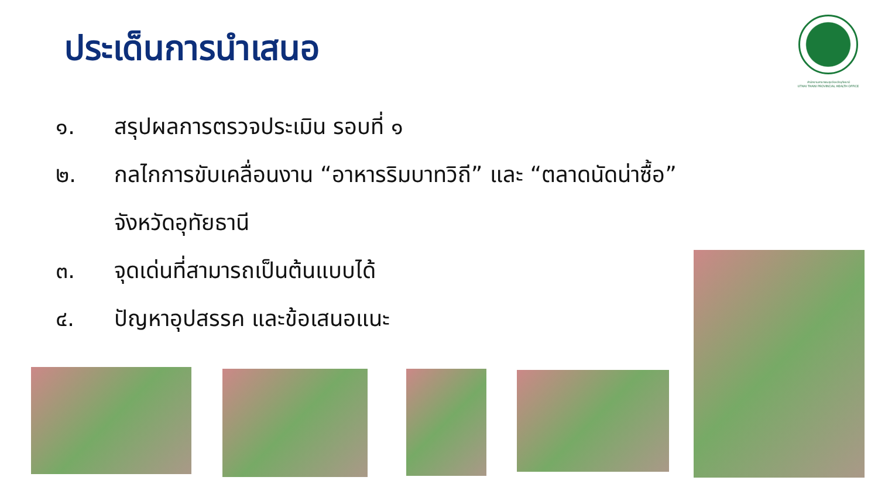ประเด็นการนำเสนอ
สำนักงานสาธารณสุขจังหวัดอุทัยธานี
UTHAI THANI PROVINCIAL HEALTH OFFICE
๑. สรุปผลการตรวจประเมิน รอบที่ ๑
๒. กลไกการขับเคลื่อนงาน “อาหารริมบาทวิถี” และ “ตลาดนัดน่าซื้อ”
จังหวัดอุทัยธานี
๓. จุดเด่นที่สามารถเป็นต้นแบบได้
๔. ปัญหาอุปสรรค และข้อเสนอแนะ